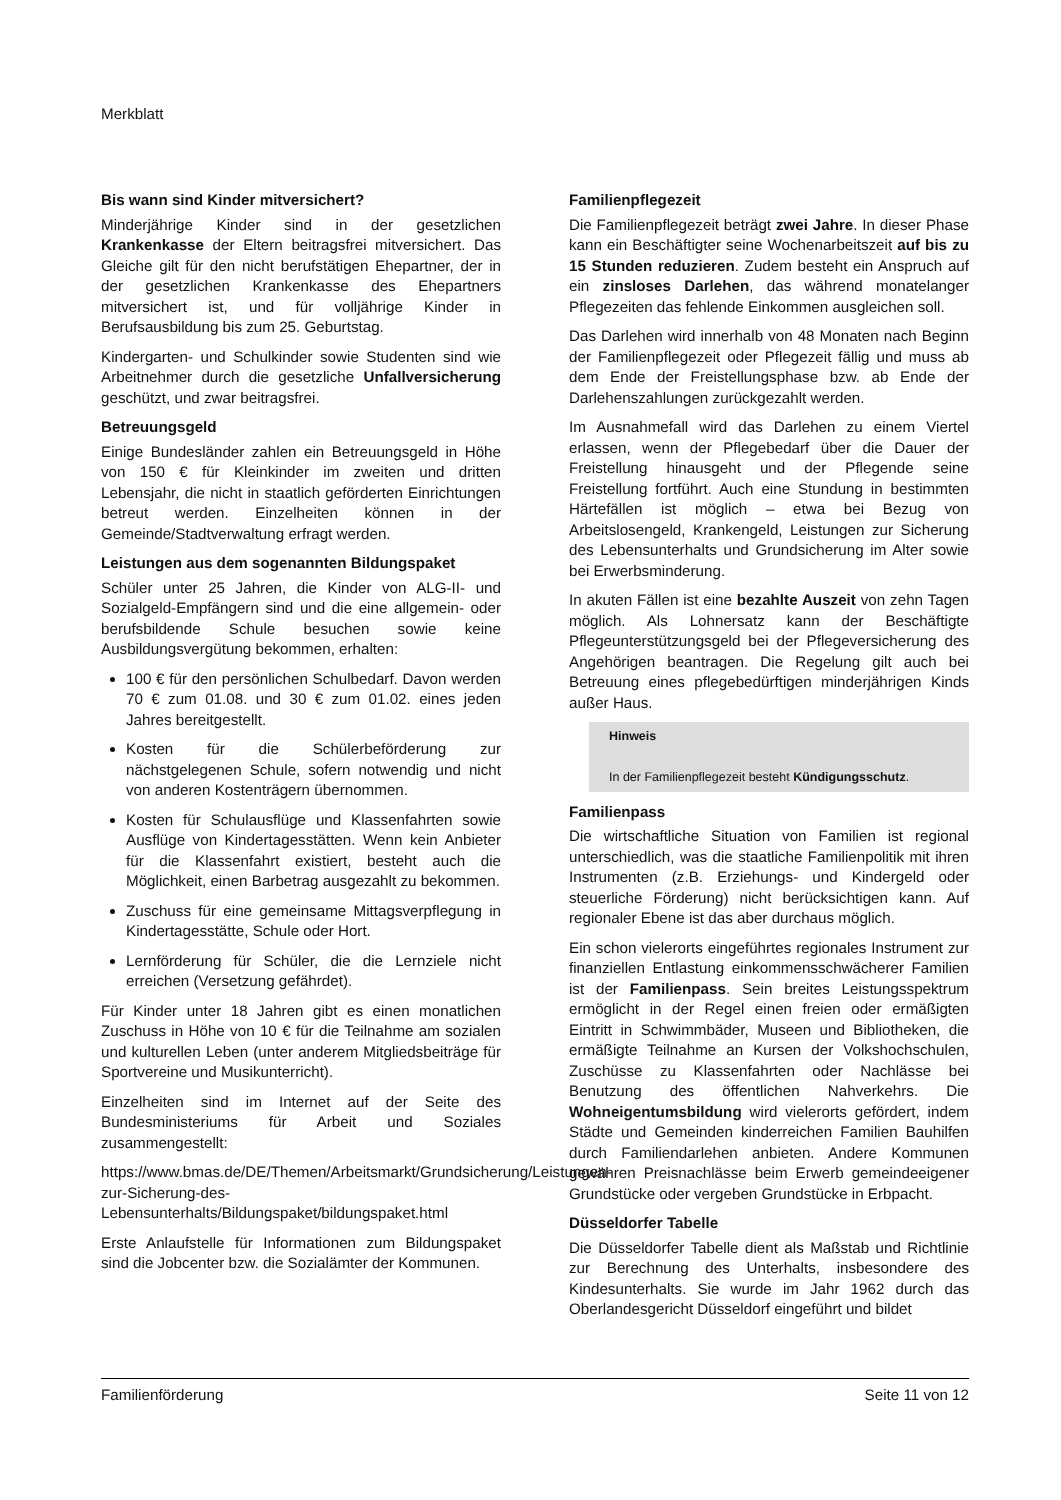Merkblatt
Bis wann sind Kinder mitversichert?
Minderjährige Kinder sind in der gesetzlichen Krankenkasse der Eltern beitragsfrei mitversichert. Das Gleiche gilt für den nicht berufstätigen Ehepartner, der in der gesetzlichen Krankenkasse des Ehepartners mitversichert ist, und für volljährige Kinder in Berufsausbildung bis zum 25. Geburtstag.
Kindergarten- und Schulkinder sowie Studenten sind wie Arbeitnehmer durch die gesetzliche Unfallversicherung geschützt, und zwar beitragsfrei.
Betreuungsgeld
Einige Bundesländer zahlen ein Betreuungsgeld in Höhe von 150 € für Kleinkinder im zweiten und dritten Lebensjahr, die nicht in staatlich geförderten Einrichtungen betreut werden. Einzelheiten können in der Gemeinde/Stadtverwaltung erfragt werden.
Leistungen aus dem sogenannten Bildungspaket
Schüler unter 25 Jahren, die Kinder von ALG-II- und Sozialgeld-Empfängern sind und die eine allgemein- oder berufsbildende Schule besuchen sowie keine Ausbildungsvergütung bekommen, erhalten:
100 € für den persönlichen Schulbedarf. Davon werden 70 € zum 01.08. und 30 € zum 01.02. eines jeden Jahres bereitgestellt.
Kosten für die Schülerbeförderung zur nächstgelegenen Schule, sofern notwendig und nicht von anderen Kostenträgern übernommen.
Kosten für Schulausflüge und Klassenfahrten sowie Ausflüge von Kindertagesstätten. Wenn kein Anbieter für die Klassenfahrt existiert, besteht auch die Möglichkeit, einen Barbetrag ausgezahlt zu bekommen.
Zuschuss für eine gemeinsame Mittagsverpflegung in Kindertagesstätte, Schule oder Hort.
Lernförderung für Schüler, die die Lernziele nicht erreichen (Versetzung gefährdet).
Für Kinder unter 18 Jahren gibt es einen monatlichen Zuschuss in Höhe von 10 € für die Teilnahme am sozialen und kulturellen Leben (unter anderem Mitgliedsbeiträge für Sportvereine und Musikunterricht).
Einzelheiten sind im Internet auf der Seite des Bundesministeriums für Arbeit und Soziales zusammengestellt:
https://www.bmas.de/DE/Themen/Arbeitsmarkt/Grundsicherung/Leistungen-zur-Sicherung-des-Lebensunterhalts/Bildungspaket/bildungspaket.html
Erste Anlaufstelle für Informationen zum Bildungspaket sind die Jobcenter bzw. die Sozialämter der Kommunen.
Familienpflegezeit
Die Familienpflegezeit beträgt zwei Jahre. In dieser Phase kann ein Beschäftigter seine Wochenarbeitszeit auf bis zu 15 Stunden reduzieren. Zudem besteht ein Anspruch auf ein zinsloses Darlehen, das während monatelanger Pflegezeiten das fehlende Einkommen ausgleichen soll.
Das Darlehen wird innerhalb von 48 Monaten nach Beginn der Familienpflegezeit oder Pflegezeit fällig und muss ab dem Ende der Freistellungsphase bzw. ab Ende der Darlehenszahlungen zurückgezahlt werden.
Im Ausnahmefall wird das Darlehen zu einem Viertel erlassen, wenn der Pflegebedarf über die Dauer der Freistellung hinausgeht und der Pflegende seine Freistellung fortführt. Auch eine Stundung in bestimmten Härtefällen ist möglich – etwa bei Bezug von Arbeitslosengeld, Krankengeld, Leistungen zur Sicherung des Lebensunterhalts und Grundsicherung im Alter sowie bei Erwerbsminderung.
In akuten Fällen ist eine bezahlte Auszeit von zehn Tagen möglich. Als Lohnersatz kann der Beschäftigte Pflegeunterstützungsgeld bei der Pflegeversicherung des Angehörigen beantragen. Die Regelung gilt auch bei Betreuung eines pflegebedürftigen minderjährigen Kinds außer Haus.
Hinweis
In der Familienpflegezeit besteht Kündigungsschutz.
Familienpass
Die wirtschaftliche Situation von Familien ist regional unterschiedlich, was die staatliche Familienpolitik mit ihren Instrumenten (z.B. Erziehungs- und Kindergeld oder steuerliche Förderung) nicht berücksichtigen kann. Auf regionaler Ebene ist das aber durchaus möglich.
Ein schon vielerorts eingeführtes regionales Instrument zur finanziellen Entlastung einkommensschwächerer Familien ist der Familienpass. Sein breites Leistungsspektrum ermöglicht in der Regel einen freien oder ermäßigten Eintritt in Schwimmbäder, Museen und Bibliotheken, die ermäßigte Teilnahme an Kursen der Volkshochschulen, Zuschüsse zu Klassenfahrten oder Nachlässe bei Benutzung des öffentlichen Nahverkehrs. Die Wohneigentumsbildung wird vielerorts gefördert, indem Städte und Gemeinden kinderreichen Familien Bauhilfen durch Familiendarlehen anbieten. Andere Kommunen gewähren Preisnachlässe beim Erwerb gemeindeeigener Grundstücke oder vergeben Grundstücke in Erbpacht.
Düsseldorfer Tabelle
Die Düsseldorfer Tabelle dient als Maßstab und Richtlinie zur Berechnung des Unterhalts, insbesondere des Kindesunterhalts. Sie wurde im Jahr 1962 durch das Oberlandesgericht Düsseldorf eingeführt und bildet
Familienförderung Seite 11 von 12